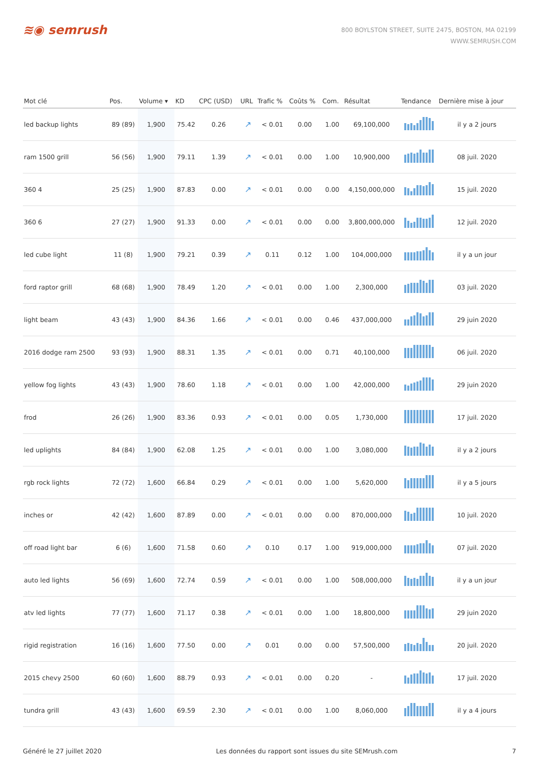≋◉ semrush
800 BOYLSTON STREET, SUITE 2475, BOSTON, MA 02199
WWW.SEMRUSH.COM
| Mot clé | Pos. | Volume ▾ | KD | CPC (USD) | URL | Trafic % | Coûts % | Com. | Résultat | Tendance | Dernière mise à jour |
| --- | --- | --- | --- | --- | --- | --- | --- | --- | --- | --- | --- |
| led backup lights | 89 (89) | 1,900 | 75.42 | 0.26 | ↗ | < 0.01 | 0.00 | 1.00 | 69,100,000 | | il y a 2 jours |
| ram 1500 grill | 56 (56) | 1,900 | 79.11 | 1.39 | ↗ | < 0.01 | 0.00 | 1.00 | 10,900,000 | | 08 juil. 2020 |
| 360 4 | 25 (25) | 1,900 | 87.83 | 0.00 | ↗ | < 0.01 | 0.00 | 0.00 | 4,150,000,000 | | 15 juil. 2020 |
| 360 6 | 27 (27) | 1,900 | 91.33 | 0.00 | ↗ | < 0.01 | 0.00 | 0.00 | 3,800,000,000 | | 12 juil. 2020 |
| led cube light | 11 (8) | 1,900 | 79.21 | 0.39 | ↗ | 0.11 | 0.12 | 1.00 | 104,000,000 | | il y a un jour |
| ford raptor grill | 68 (68) | 1,900 | 78.49 | 1.20 | ↗ | < 0.01 | 0.00 | 1.00 | 2,300,000 | | 03 juil. 2020 |
| light beam | 43 (43) | 1,900 | 84.36 | 1.66 | ↗ | < 0.01 | 0.00 | 0.46 | 437,000,000 | | 29 juin 2020 |
| 2016 dodge ram 2500 | 93 (93) | 1,900 | 88.31 | 1.35 | ↗ | < 0.01 | 0.00 | 0.71 | 40,100,000 | | 06 juil. 2020 |
| yellow fog lights | 43 (43) | 1,900 | 78.60 | 1.18 | ↗ | < 0.01 | 0.00 | 1.00 | 42,000,000 | | 29 juin 2020 |
| frod | 26 (26) | 1,900 | 83.36 | 0.93 | ↗ | < 0.01 | 0.00 | 0.05 | 1,730,000 | | 17 juil. 2020 |
| led uplights | 84 (84) | 1,900 | 62.08 | 1.25 | ↗ | < 0.01 | 0.00 | 1.00 | 3,080,000 | | il y a 2 jours |
| rgb rock lights | 72 (72) | 1,600 | 66.84 | 0.29 | ↗ | < 0.01 | 0.00 | 1.00 | 5,620,000 | | il y a 5 jours |
| inches or | 42 (42) | 1,600 | 87.89 | 0.00 | ↗ | < 0.01 | 0.00 | 0.00 | 870,000,000 | | 10 juil. 2020 |
| off road light bar | 6 (6) | 1,600 | 71.58 | 0.60 | ↗ | 0.10 | 0.17 | 1.00 | 919,000,000 | | 07 juil. 2020 |
| auto led lights | 56 (69) | 1,600 | 72.74 | 0.59 | ↗ | < 0.01 | 0.00 | 1.00 | 508,000,000 | | il y a un jour |
| atv led lights | 77 (77) | 1,600 | 71.17 | 0.38 | ↗ | < 0.01 | 0.00 | 1.00 | 18,800,000 | | 29 juin 2020 |
| rigid registration | 16 (16) | 1,600 | 77.50 | 0.00 | ↗ | 0.01 | 0.00 | 0.00 | 57,500,000 | | 20 juil. 2020 |
| 2015 chevy 2500 | 60 (60) | 1,600 | 88.79 | 0.93 | ↗ | < 0.01 | 0.00 | 0.20 | - | | 17 juil. 2020 |
| tundra grill | 43 (43) | 1,600 | 69.59 | 2.30 | ↗ | < 0.01 | 0.00 | 1.00 | 8,060,000 | | il y a 4 jours |
Généré le 27 juillet 2020 Les données du rapport sont issues du site SEMrush.com 7